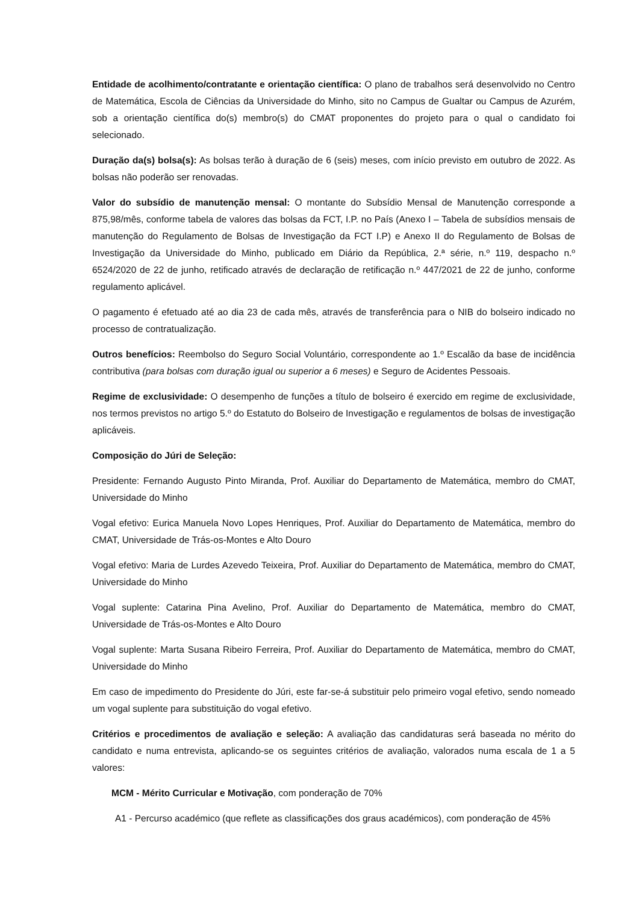Entidade de acolhimento/contratante e orientação científica: O plano de trabalhos será desenvolvido no Centro de Matemática, Escola de Ciências da Universidade do Minho, sito no Campus de Gualtar ou Campus de Azurém, sob a orientação científica do(s) membro(s) do CMAT proponentes do projeto para o qual o candidato foi selecionado.
Duração da(s) bolsa(s): As bolsas terão à duração de 6 (seis) meses, com início previsto em outubro de 2022. As bolsas não poderão ser renovadas.
Valor do subsídio de manutenção mensal: O montante do Subsídio Mensal de Manutenção corresponde a 875,98/mês, conforme tabela de valores das bolsas da FCT, I.P. no País (Anexo I – Tabela de subsídios mensais de manutenção do Regulamento de Bolsas de Investigação da FCT I.P) e Anexo II do Regulamento de Bolsas de Investigação da Universidade do Minho, publicado em Diário da República, 2.ª série, n.º 119, despacho n.º 6524/2020 de 22 de junho, retificado através de declaração de retificação n.º 447/2021 de 22 de junho, conforme regulamento aplicável.
O pagamento é efetuado até ao dia 23 de cada mês, através de transferência para o NIB do bolseiro indicado no processo de contratualização.
Outros benefícios: Reembolso do Seguro Social Voluntário, correspondente ao 1.º Escalão da base de incidência contributiva (para bolsas com duração igual ou superior a 6 meses) e Seguro de Acidentes Pessoais.
Regime de exclusividade: O desempenho de funções a título de bolseiro é exercido em regime de exclusividade, nos termos previstos no artigo 5.º do Estatuto do Bolseiro de Investigação e regulamentos de bolsas de investigação aplicáveis.
Composição do Júri de Seleção:
Presidente: Fernando Augusto Pinto Miranda, Prof. Auxiliar do Departamento de Matemática, membro do CMAT, Universidade do Minho
Vogal efetivo: Eurica Manuela Novo Lopes Henriques, Prof. Auxiliar do Departamento de Matemática, membro do CMAT, Universidade de Trás-os-Montes e Alto Douro
Vogal efetivo: Maria de Lurdes Azevedo Teixeira, Prof. Auxiliar do Departamento de Matemática, membro do CMAT, Universidade do Minho
Vogal suplente: Catarina Pina Avelino, Prof. Auxiliar do Departamento de Matemática, membro do CMAT, Universidade de Trás-os-Montes e Alto Douro
Vogal suplente: Marta Susana Ribeiro Ferreira, Prof. Auxiliar do Departamento de Matemática, membro do CMAT, Universidade do Minho
Em caso de impedimento do Presidente do Júri, este far-se-á substituir pelo primeiro vogal efetivo, sendo nomeado um vogal suplente para substituição do vogal efetivo.
Critérios e procedimentos de avaliação e seleção: A avaliação das candidaturas será baseada no mérito do candidato e numa entrevista, aplicando-se os seguintes critérios de avaliação, valorados numa escala de 1 a 5 valores:
MCM - Mérito Curricular e Motivação, com ponderação de 70%
A1 - Percurso académico (que reflete as classificações dos graus académicos), com ponderação de 45%